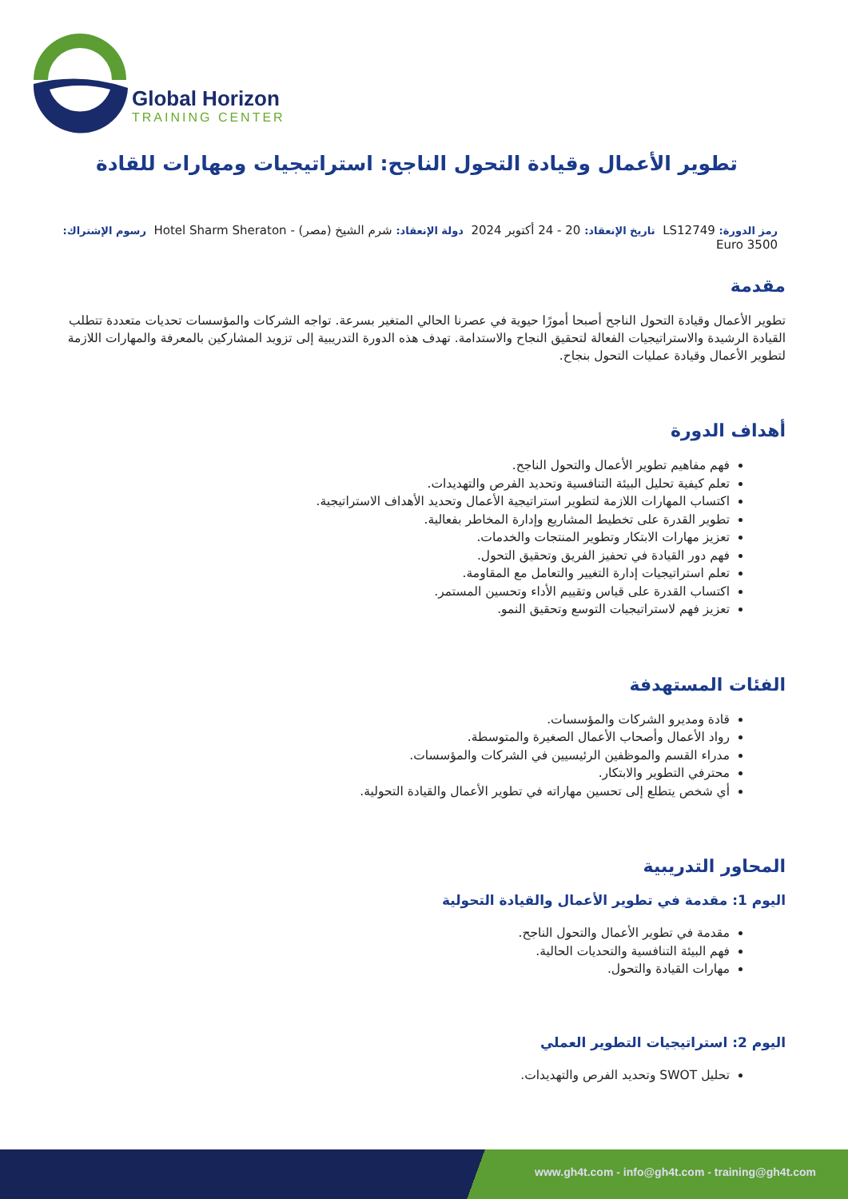Global Horizon
TRAINING CENTER
تطوير الأعمال وقيادة التحول الناجح: استراتيجيات ومهارات للقادة
رمز الدورة: LS12749 تاريخ الإنعقاد: 20 - 24 أكتوبر 2024 دولة الإنعقاد: شرم الشيخ (مصر) - Hotel Sharm Sheraton رسوم الإشتراك:
3500 Euro
مقدمة
تطوير الأعمال وقيادة التحول الناجح أصبحا أمورًا حيوية في عصرنا الحالي المتغير بسرعة. تواجه الشركات والمؤسسات تحديات متعددة تتطلب القيادة الرشيدة والاستراتيجيات الفعالة لتحقيق النجاح والاستدامة. تهدف هذه الدورة التدريبية إلى تزويد المشاركين بالمعرفة والمهارات اللازمة لتطوير الأعمال وقيادة عمليات التحول بنجاح.
أهداف الدورة
فهم مفاهيم تطوير الأعمال والتحول الناجح.
تعلم كيفية تحليل البيئة التنافسية وتحديد الفرص والتهديدات.
اكتساب المهارات اللازمة لتطوير استراتيجية الأعمال وتحديد الأهداف الاستراتيجية.
تطوير القدرة على تخطيط المشاريع وإدارة المخاطر بفعالية.
تعزيز مهارات الابتكار وتطوير المنتجات والخدمات.
فهم دور القيادة في تحفيز الفريق وتحقيق التحول.
تعلم استراتيجيات إدارة التغيير والتعامل مع المقاومة.
اكتساب القدرة على قياس وتقييم الأداء وتحسين المستمر.
تعزيز فهم لاستراتيجيات التوسع وتحقيق النمو.
الفئات المستهدفة
قادة ومديرو الشركات والمؤسسات.
رواد الأعمال وأصحاب الأعمال الصغيرة والمتوسطة.
مدراء القسم والموظفين الرئيسيين في الشركات والمؤسسات.
محترفي التطوير والابتكار.
أي شخص يتطلع إلى تحسين مهاراته في تطوير الأعمال والقيادة التحولية.
المحاور التدريبية
اليوم 1: مقدمة في تطوير الأعمال والقيادة التحولية
مقدمة في تطوير الأعمال والتحول الناجح.
فهم البيئة التنافسية والتحديات الحالية.
مهارات القيادة والتحول.
اليوم 2: استراتيجيات التطوير العملي
تحليل SWOT وتحديد الفرص والتهديدات.
www.gh4t.com - info@gh4t.com - training@gh4t.com